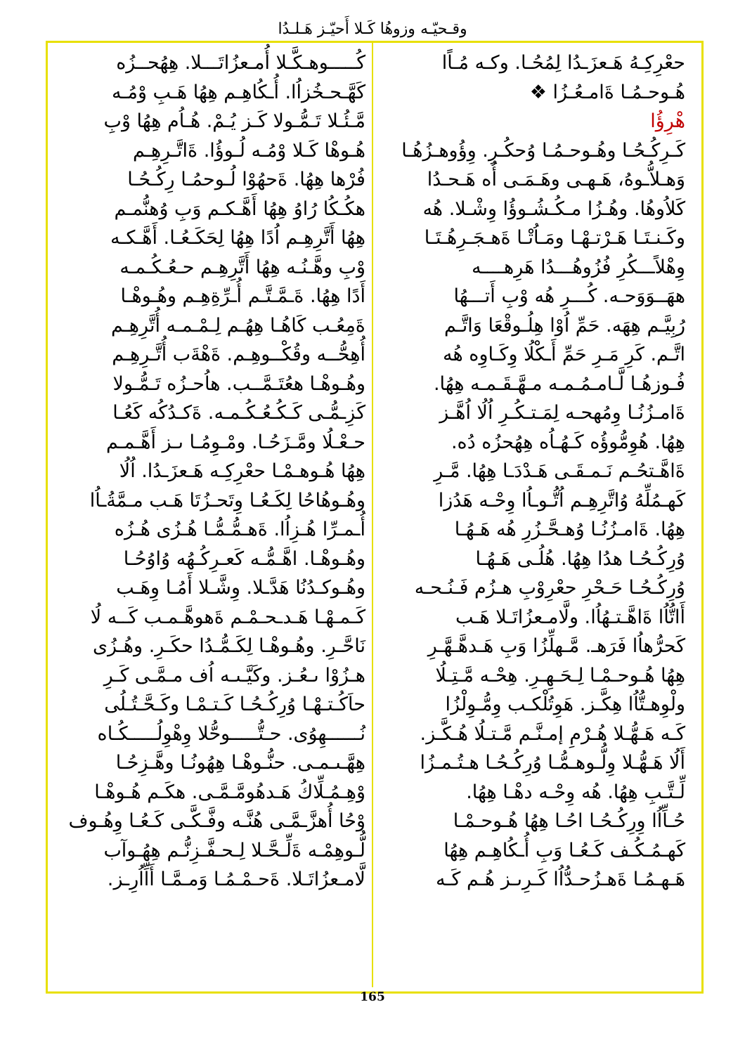وقـحيّـه وزوهُا كَـلا أَحيّـز هَـلـدُا
حعْرِكِـهُ هَـعزَـدُا لِمُحُـا. وكـه مُـاًا
هُـوحـمُـا ةَامـعُـزُا ❖
هْرِؤُا
كَـرِكُـحُـا وهُـوحـمُـا وُحكُـرِ. وِؤُوهـزُهُـا
وَهـلاُّـوهُ، هَـهـى وهَـمَـى أُه هَـحـدُا
كَلاُوهُا. وهُـزُا مـكُـشُـوؤُا وِشْـلا. هُه
وكَـنـتَـا هَـرْتـهْـا ومَـاُتْـا ةَهـجَـرِهُـتَـا
وِهْلاًـــكُرِ فُزُوهُـــدُا هَرِهــــه
ههَــوَوَحـه. كُـــرِ هُه وْبِ أَتـــهُا
رُبِيَّـم هِهَه. حَمِّ اُوْا هِلُـوقْعَا وَاتَّـم
اتَّـم. كَرِ مَـرِ حَمِّ أَـكْلُا وِكَـاوِه هُه
فُـوزهُـا لَّـامـمُـمـه مـهَّـقَـمـه هِهُا.
ةَامـزُنُـا وِمُهحـه لِمَـتـكُـرِ اُلُا اُهَّـز
هِهُا. هُوِمُّوؤُه كَـهُـاُه هِهُحزُه دُه.
ةَاهَّـتحُـم نَـمـقَـى هَـدْدَـا هِهُا. مَّـرِ
كَهـمُلِّهُ وُاتَّرِهِـم اُتُّـوـاُا وِحْـه هَدُزا
هِهُا. ةَامـزُنُـا وُهـحَّـزُرِ هُه هَـهُـا
وُرِكُـحُـا هدُا هِهُا. هُلُـى هَـهُـا
وُرِكُـحُـا حَـحْرِ حعْرِوْبِ هـزُم فَـنُـحـه
أَاتُّاُا ةَاهَّـتـهُاُا. ولَّامـعزُاتَـلا هَـب
كَحرُّهاُا فَرَهـ. مَّـهلِّزُا وَبِ هَـدهَّـهَّـرِ
هِهُا هُـوحـمْـا لِـحَـهِـرِ. هِحْـه مَّـتِـلُا
ولْوِهـتُّاُا هِكَّـز. هَوِتُلْكـب وِمُّـوِلْزُا
كَـه هَـهُّـلا هُـرْمِ إمـنَّـم مَّـتـلُا هُـكَّـز.
أَلُا هَـهُّـلا وِلُّـوهـمُّـا وُرِكُـحُـا هـتُـمـزُا
لِّـتَّـبِ هِهُا. هُه وِحْـه دهْـا هِهُا.
حُـاِّاُا وِرِكُـحُـا احُـا هِهُا هُـوحـمْـا
كَهـمُـكُـف كَـعُـا وَبِ أُـكُاهِـم هِهُا
هَـهـمُـا ةَهـزُحـدُّاُا كَـرِىـز هُـم كَـه
كُـــــوهـكَّـلا أُمـعزُاتَـــلا. هِهُحــزُه
كَهَّـحـخُزاُا. أُـكُاهِـم هِهُا هَـبِ وْمُـه
مَّـئُـلا تَـمُّـولا كَـز يُـمْ. هُـاُم هِهُا وْبِ
هُـوهْا كَـلا وْمُـه لُـوؤُا. ةَاتَّـرِهِـم
فُرْها هِهُا. ةَحهُوْا لُـوحمُـا رِكُـحُـا
هكُـكُا رُاوُ هِهُا أَهَّـكـم وَبِ وُهنُّمـم
هِهُا أَتَّرِهِـم اُدًا هِهُا لِحَكَـعُـا. أَهَّـكـه
وْبِ وهَّـنُـه هِهُا أَتَّرِهِـم حـعُـكُـمـه
أَدًا هِهُا. ةَـمَّـتَّـم أُـرِّةِهِـم وهُـوهْـا
ةَمِعُـب كَاهُـا هِهُـم لِـمْـمـه أُتَّرِهِـم
أُهِحُّــه وقُكْــوهِـم. ةَهْةَب أُتَّـرِهِـم
وهُـوهْـا هعُتَـمَّــب. هاُحـزُه تَـمُّـولا
كَزِـمُّـى كَـكُـعُـكُـمـه. ةَكـدُكُه كَعُـا
حـعْـلُا ومَّـزَحُـا. ومْـوِمُـا ىـز أَهَّـمـم
هِهُا هُـوهـمْـا حعْرِكِـه هَـعزَـدُا. اُلُا
وهُـوهُاحُا لِكَـعُـا وِتَحـزُتَا هَـب مـمَّةُـاُا
أُـمـرِّا هُـزِاُا. ةَهـمُّـمُّـا هُـزُى هُـزُه
وهُـوهْـا. اهَّـمُّـه كَعـرِكُـهُه وُاوُحُـا
وهُـوكـدُنُا هَدَّـلا. وِشَّـلا أَمُـا وِهَـب
كَـمـهْـا هَـدـحـمْـم ةَهوهَّـمـب كَــه لُا
نَاحَّـرِ. وهُـوهْـا لِكَـمُّـدُا حكَـرِ. وهُـزُى
هـزُوْا ىـعُـز. وكَيَّـىـه اُف مـمَّـى كَـرِ
حاَكُـتـهْـا وُرِكُـحُـا كَـتـمْـا وكَـحَّـتُـلُى
نُــــــهِوُى. حـتُّـــــوحُّلا وِهْوِلُـــــكُـاه
هِهَّـىـمـى. حنُّـوهْـا هِهُونُـا وهَّـزِحُـا
وْهِـمُـلِّاكُ هَـدهُومَّـمَّـى. هكَـم هُـوهْـا
وْحُا أُهزَّـمَّـى هُنَّـه وفَّـكَّـى كَـعُـا وِهُـوف
لُّـوهِمْـه ةَلِّـحَّـلا لِـحـفَّـزِنُّـم هِهُـوآب
لَّامـعزُاتَـلا. ةَحـمْـمُـا وَمـمَّـا أَاِّاُرِـز.
165